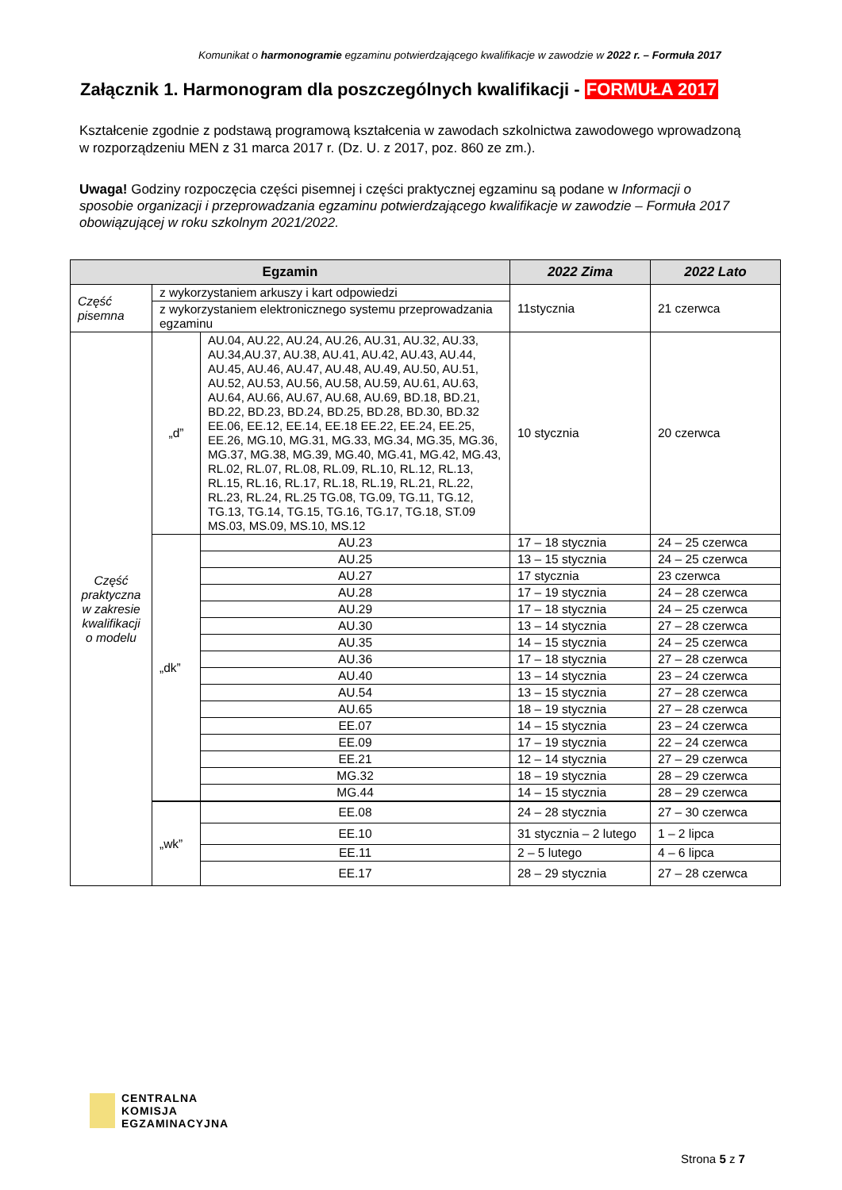Komunikat o harmonogramie egzaminu potwierdzającego kwalifikacje w zawodzie w 2022 r. – Formuła 2017
Załącznik 1. Harmonogram dla poszczególnych kwalifikacji - FORMUŁA 2017
Kształcenie zgodnie z podstawą programową kształcenia w zawodach szkolnictwa zawodowego wprowadzoną w rozporządzeniu MEN z 31 marca 2017 r. (Dz. U. z 2017, poz. 860 ze zm.).
Uwaga! Godziny rozpoczęcia części pisemnej i części praktycznej egzaminu są podane w Informacji o sposobie organizacji i przeprowadzania egzaminu potwierdzającego kwalifikacje w zawodzie – Formuła 2017 obowiązującej w roku szkolnym 2021/2022.
| Egzamin | | | 2022 Zima | 2022 Lato |
| --- | --- | --- | --- | --- |
| Część pisemna | z wykorzystaniem arkuszy i kart odpowiedzi | | 11stycznia | 21 czerwca |
| | z wykorzystaniem elektronicznego systemu przeprowadzania egzaminu | | | |
| Część praktyczna w zakresie kwalifikacji o modelu | „d” | AU.04, AU.22, AU.24, AU.26, AU.31, AU.32, AU.33, AU.34,AU.37, AU.38, AU.41, AU.42, AU.43, AU.44, AU.45, AU.46, AU.47, AU.48, AU.49, AU.50, AU.51, AU.52, AU.53, AU.56, AU.58, AU.59, AU.61, AU.63, AU.64, AU.66, AU.67, AU.68, AU.69, BD.18, BD.21, BD.22, BD.23, BD.24, BD.25, BD.28, BD.30, BD.32 EE.06, EE.12, EE.14, EE.18 EE.22, EE.24, EE.25, EE.26, MG.10, MG.31, MG.33, MG.34, MG.35, MG.36, MG.37, MG.38, MG.39, MG.40, MG.41, MG.42, MG.43, RL.02, RL.07, RL.08, RL.09, RL.10, RL.12, RL.13, RL.15, RL.16, RL.17, RL.18, RL.19, RL.21, RL.22, RL.23, RL.24, RL.25 TG.08, TG.09, TG.11, TG.12, TG.13, TG.14, TG.15, TG.16, TG.17, TG.18, ST.09 MS.03, MS.09, MS.10, MS.12 | 10 stycznia | 20 czerwca |
| | „dk” | AU.23 | 17 – 18 stycznia | 24 – 25 czerwca |
| | | AU.25 | 13 – 15 stycznia | 24 – 25 czerwca |
| | | AU.27 | 17 stycznia | 23 czerwca |
| | | AU.28 | 17 – 19 stycznia | 24 – 28 czerwca |
| | | AU.29 | 17 – 18 stycznia | 24 – 25 czerwca |
| | | AU.30 | 13 – 14 stycznia | 27 – 28 czerwca |
| | | AU.35 | 14 – 15 stycznia | 24 – 25 czerwca |
| | | AU.36 | 17 – 18 stycznia | 27 – 28 czerwca |
| | | AU.40 | 13 – 14 stycznia | 23 – 24 czerwca |
| | | AU.54 | 13 – 15 stycznia | 27 – 28 czerwca |
| | | AU.65 | 18 – 19 stycznia | 27 – 28 czerwca |
| | | EE.07 | 14 – 15 stycznia | 23 – 24 czerwca |
| | | EE.09 | 17 – 19 stycznia | 22 – 24 czerwca |
| | | EE.21 | 12 – 14 stycznia | 27 – 29 czerwca |
| | | MG.32 | 18 – 19 stycznia | 28 – 29 czerwca |
| | | MG.44 | 14 – 15 stycznia | 28 – 29 czerwca |
| | „wk” | EE.08 | 24 – 28 stycznia | 27 – 30 czerwca |
| | | EE.10 | 31 stycznia – 2 lutego | 1 – 2 lipca |
| | | EE.11 | 2 – 5 lutego | 4 – 6 lipca |
| | | EE.17 | 28 – 29 stycznia | 27 – 28 czerwca |
CENTRALNA
KOMISJA
EGZAMINACYJNA
Strona 5 z 7